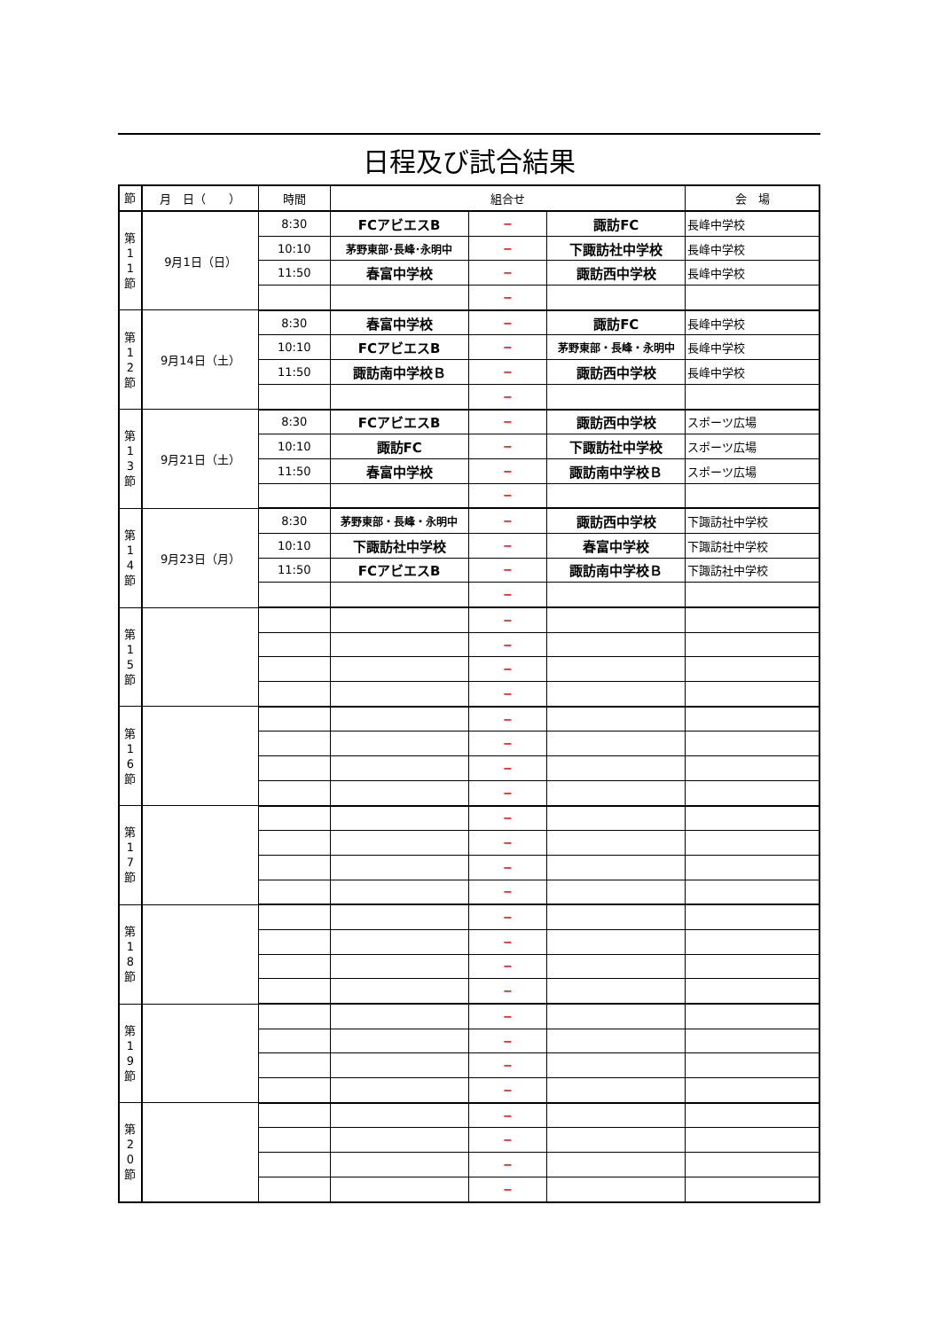日程及び試合結果
| 節 | 月 日（ ） | 時間 | 組合せ | | | 会 場 |
| --- | --- | --- | --- | --- | --- | --- |
| 第 1 1 節 | 9月1日（日） | 8:30 | FCアビエスB | − | 諏訪FC | 長峰中学校 |
| | | 10:10 | 茅野東部･長峰･永明中 | − | 下諏訪社中学校 | 長峰中学校 |
| | | 11:50 | 春富中学校 | − | 諏訪西中学校 | 長峰中学校 |
| | | | | − | | |
| 第 1 2 節 | 9月14日（土） | 8:30 | 春富中学校 | − | 諏訪FC | 長峰中学校 |
| | | 10:10 | FCアビエスB | − | 茅野東部・長峰・永明中 | 長峰中学校 |
| | | 11:50 | 諏訪南中学校Ｂ | − | 諏訪西中学校 | 長峰中学校 |
| | | | | − | | |
| 第 1 3 節 | 9月21日（土） | 8:30 | FCアビエスB | − | 諏訪西中学校 | スポーツ広場 |
| | | 10:10 | 諏訪FC | − | 下諏訪社中学校 | スポーツ広場 |
| | | 11:50 | 春富中学校 | − | 諏訪南中学校Ｂ | スポーツ広場 |
| | | | | − | | |
| 第 1 4 節 | 9月23日（月） | 8:30 | 茅野東部・長峰・永明中 | − | 諏訪西中学校 | 下諏訪社中学校 |
| | | 10:10 | 下諏訪社中学校 | − | 春富中学校 | 下諏訪社中学校 |
| | | 11:50 | FCアビエスB | − | 諏訪南中学校Ｂ | 下諏訪社中学校 |
| | | | | − | | |
| 第 1 5 節 | | | | − | | |
| | | | | − | | |
| | | | | − | | |
| | | | | − | | |
| 第 1 6 節 | | | | − | | |
| | | | | − | | |
| | | | | − | | |
| | | | | − | | |
| 第 1 7 節 | | | | − | | |
| | | | | − | | |
| | | | | − | | |
| | | | | − | | |
| 第 1 8 節 | | | | − | | |
| | | | | − | | |
| | | | | − | | |
| | | | | − | | |
| 第 1 9 節 | | | | − | | |
| | | | | − | | |
| | | | | − | | |
| | | | | − | | |
| 第 2 0 節 | | | | − | | |
| | | | | − | | |
| | | | | − | | |
| | | | | − | | |